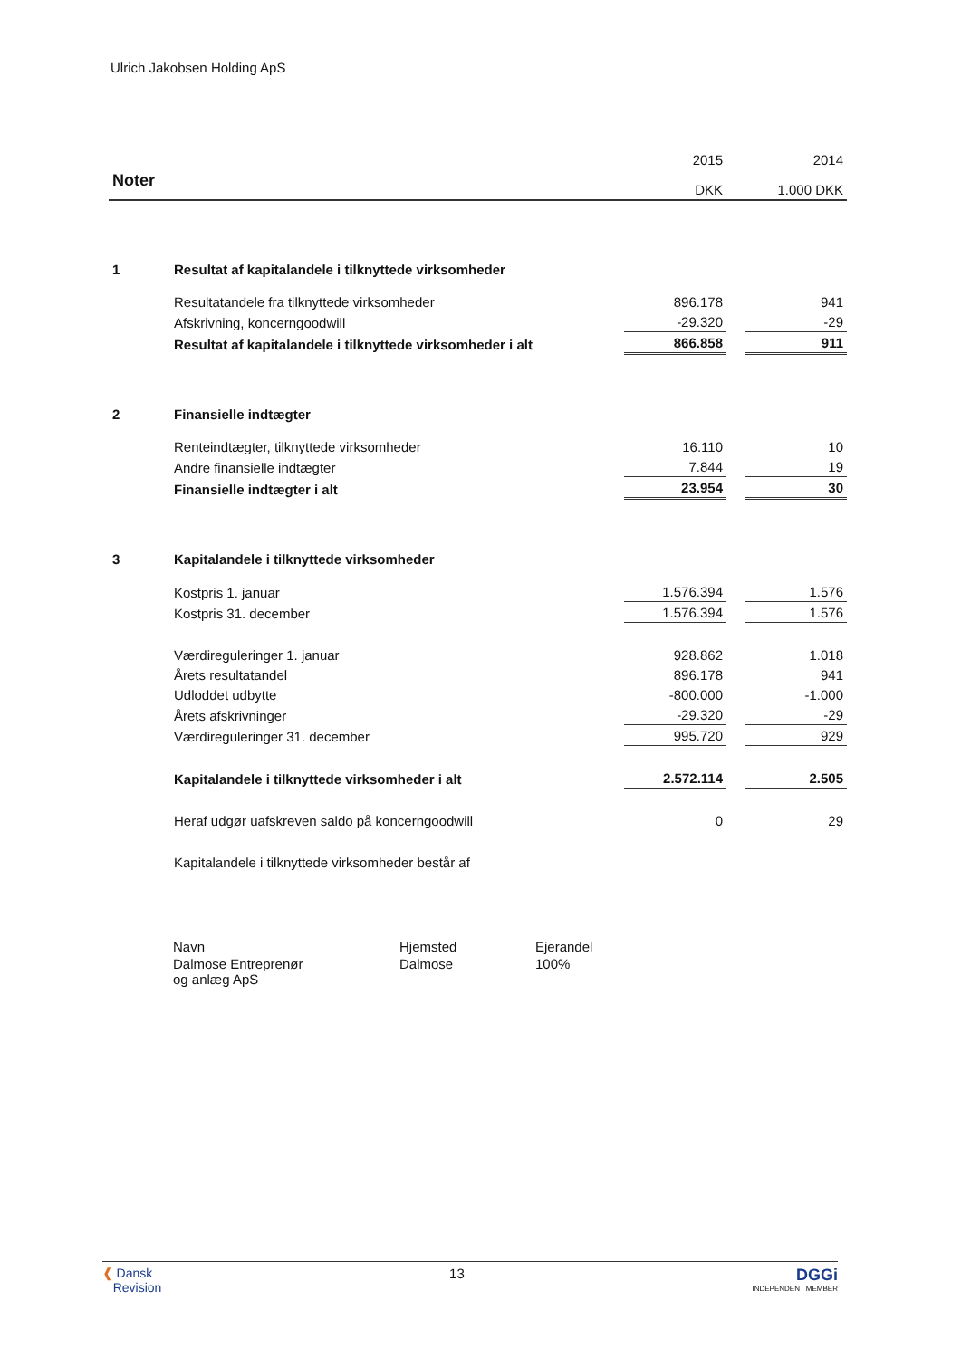Ulrich Jakobsen Holding ApS
| | | 2015 | | 2014 |
| Noter | | DKK | | 1.000 DKK |
| 1 | Resultat af kapitalandele i tilknyttede virksomheder | | | |
| | Resultatandele fra tilknyttede virksomheder | 896.178 | | 941 |
| | Afskrivning, koncerngoodwill | -29.320 | | -29 |
| | Resultat af kapitalandele i tilknyttede virksomheder i alt | 866.858 | | 911 |
| 2 | Finansielle indtægter | | | |
| | Renteindtægter, tilknyttede virksomheder | 16.110 | | 10 |
| | Andre finansielle indtægter | 7.844 | | 19 |
| | Finansielle indtægter i alt | 23.954 | | 30 |
| 3 | Kapitalandele i tilknyttede virksomheder | | | |
| | Kostpris 1. januar | 1.576.394 | | 1.576 |
| | Kostpris 31. december | 1.576.394 | | 1.576 |
| | Værdireguleringer 1. januar | 928.862 | | 1.018 |
| | Årets resultatandel | 896.178 | | 941 |
| | Udloddet udbytte | -800.000 | | -1.000 |
| | Årets afskrivninger | -29.320 | | -29 |
| | Værdireguleringer 31. december | 995.720 | | 929 |
| | Kapitalandele i tilknyttede virksomheder i alt | 2.572.114 | | 2.505 |
| | Heraf udgør uafskreven saldo på koncerngoodwill | 0 | | 29 |
| | Kapitalandele i tilknyttede virksomheder består af | | | |
| Navn | Hjemsted | Ejerandel |
| Dalmose Entreprenør og anlæg ApS | Dalmose | 100% |
❰ Dansk
Revision
13
DGGi
INDEPENDENT MEMBER